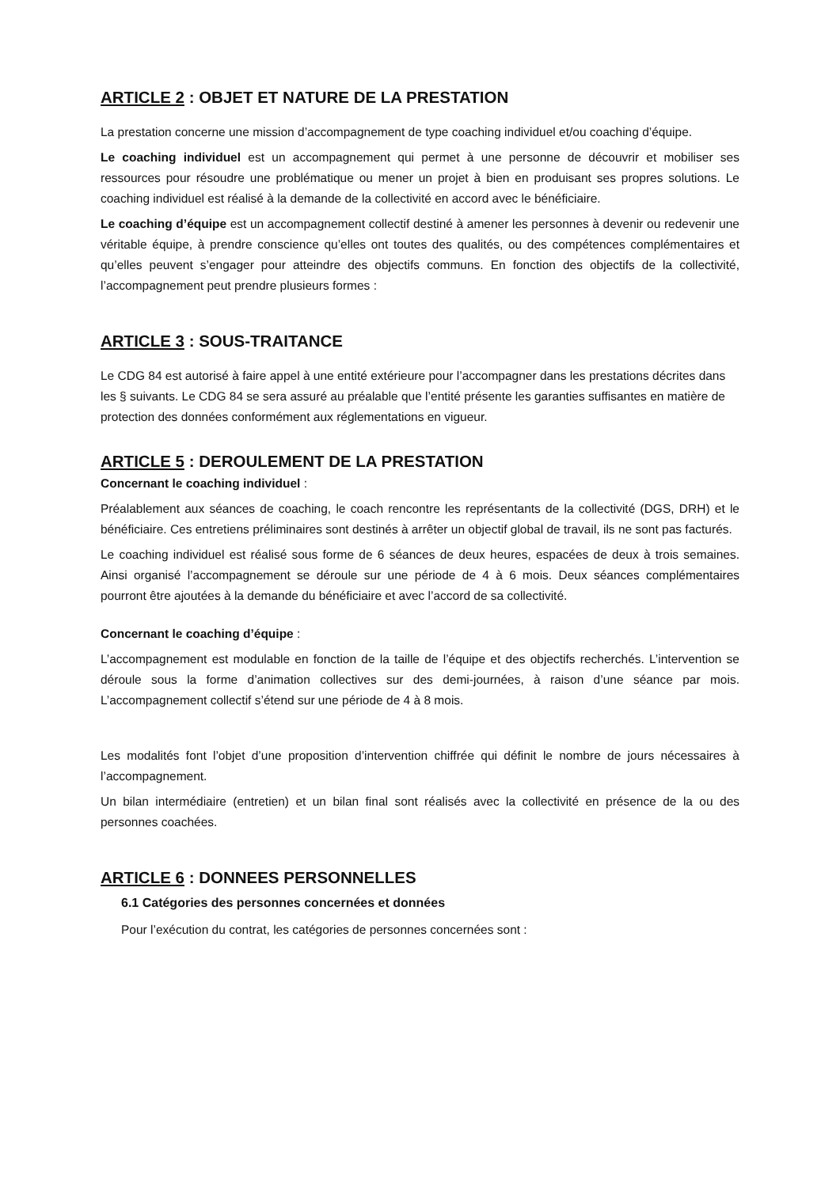ARTICLE 2 : OBJET ET NATURE DE LA PRESTATION
La prestation concerne une mission d’accompagnement de type coaching individuel et/ou coaching d’équipe.
Le coaching individuel est un accompagnement qui permet à une personne de découvrir et mobiliser ses ressources pour résoudre une problématique ou mener un projet à bien en produisant ses propres solutions. Le coaching individuel est réalisé à la demande de la collectivité en accord avec le bénéficiaire.
Le coaching d’équipe est un accompagnement collectif destiné à amener les personnes à devenir ou redevenir une véritable équipe, à prendre conscience qu’elles ont toutes des qualités, ou des compétences complémentaires et qu’elles peuvent s’engager pour atteindre des objectifs communs. En fonction des objectifs de la collectivité, l’accompagnement peut prendre plusieurs formes :
ARTICLE 3 : SOUS-TRAITANCE
Le CDG 84 est autorisé à faire appel à une entité extérieure pour l’accompagner dans les prestations décrites dans les § suivants. Le CDG 84 se sera assuré au préalable que l’entité présente les garanties suffisantes en matière de protection des données conformément aux réglementations en vigueur.
ARTICLE 5 : DEROULEMENT DE LA PRESTATION
Concernant le coaching individuel :
Préalablement aux séances de coaching, le coach rencontre les représentants de la collectivité (DGS, DRH) et le bénéficiaire. Ces entretiens préliminaires sont destinés à arrêter un objectif global de travail, ils ne sont pas facturés.
Le coaching individuel est réalisé sous forme de 6 séances de deux heures, espacées de deux à trois semaines. Ainsi organisé l’accompagnement se déroule sur une période de 4 à 6 mois. Deux séances complémentaires pourront être ajoutées à la demande du bénéficiaire et avec l’accord de sa collectivité.
Concernant le coaching d’équipe :
L’accompagnement est modulable en fonction de la taille de l’équipe et des objectifs recherchés. L’intervention se déroule sous la forme d’animation collectives sur des demi-journées, à raison d’une séance par mois. L’accompagnement collectif s’étend sur une période de 4 à 8 mois.
Les modalités font l’objet d’une proposition d’intervention chiffrée qui définit le nombre de jours nécessaires à l’accompagnement.
Un bilan intermédiaire (entretien) et un bilan final sont réalisés avec la collectivité en présence de la ou des personnes coachées.
ARTICLE 6 : DONNEES PERSONNELLES
6.1 Catégories des personnes concernées et données
Pour l’exécution du contrat, les catégories de personnes concernées sont :